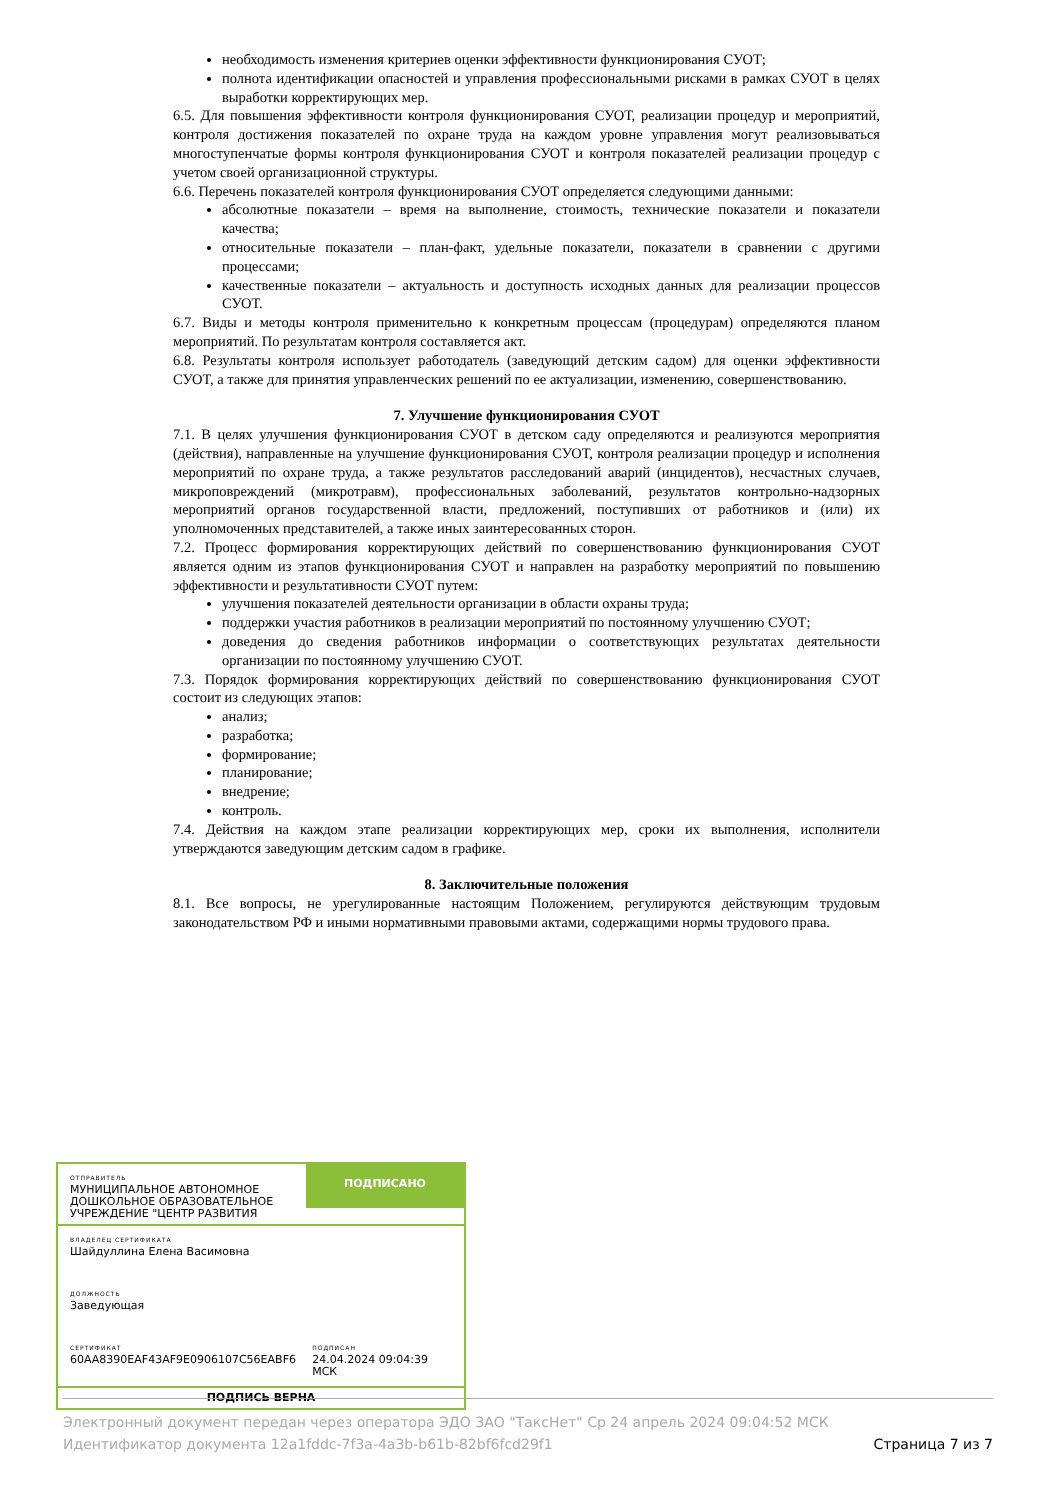необходимость изменения критериев оценки эффективности функционирования СУОТ;
полнота идентификации опасностей и управления профессиональными рисками в рамках СУОТ в целях выработки корректирующих мер.
6.5. Для повышения эффективности контроля функционирования СУОТ, реализации процедур и мероприятий, контроля достижения показателей по охране труда на каждом уровне управления могут реализовываться многоступенчатые формы контроля функционирования СУОТ и контроля показателей реализации процедур с учетом своей организационной структуры.
6.6. Перечень показателей контроля функционирования СУОТ определяется следующими данными:
абсолютные показатели – время на выполнение, стоимость, технические показатели и показатели качества;
относительные показатели – план-факт, удельные показатели, показатели в сравнении с другими процессами;
качественные показатели – актуальность и доступность исходных данных для реализации процессов СУОТ.
6.7. Виды и методы контроля применительно к конкретным процессам (процедурам) определяются планом мероприятий. По результатам контроля составляется акт.
6.8. Результаты контроля использует работодатель (заведующий детским садом) для оценки эффективности СУОТ, а также для принятия управленческих решений по ее актуализации, изменению, совершенствованию.
7. Улучшение функционирования СУОТ
7.1. В целях улучшения функционирования СУОТ в детском саду определяются и реализуются мероприятия (действия), направленные на улучшение функционирования СУОТ, контроля реализации процедур и исполнения мероприятий по охране труда, а также результатов расследований аварий (инцидентов), несчастных случаев, микроповреждений (микротравм), профессиональных заболеваний, результатов контрольно-надзорных мероприятий органов государственной власти, предложений, поступивших от работников и (или) их уполномоченных представителей, а также иных заинтересованных сторон.
7.2. Процесс формирования корректирующих действий по совершенствованию функционирования СУОТ является одним из этапов функционирования СУОТ и направлен на разработку мероприятий по повышению эффективности и результативности СУОТ путем:
улучшения показателей деятельности организации в области охраны труда;
поддержки участия работников в реализации мероприятий по постоянному улучшению СУОТ;
доведения до сведения работников информации о соответствующих результатах деятельности организации по постоянному улучшению СУОТ.
7.3. Порядок формирования корректирующих действий по совершенствованию функционирования СУОТ состоит из следующих этапов:
анализ;
разработка;
формирование;
планирование;
внедрение;
контроль.
7.4. Действия на каждом этапе реализации корректирующих мер, сроки их выполнения, исполнители утверждаются заведующим детским садом в графике.
8. Заключительные положения
8.1. Все вопросы, не урегулированные настоящим Положением, регулируются действующим трудовым законодательством РФ и иными нормативными правовыми актами, содержащими нормы трудового права.
ОТПРАВИТЕЛЬ
МУНИЦИПАЛЬНОЕ АВТОНОМНОЕ ДОШКОЛЬНОЕ ОБРАЗОВАТЕЛЬНОЕ УЧРЕЖДЕНИЕ "ЦЕНТР РАЗВИТИЯ
ПОДПИСАНО
ВЛАДЕЛЕЦ СЕРТИФИКАТА
Шайдуллина Елена Васимовна
ДОЛЖНОСТЬ
Заведующая
СЕРТИФИКАТ
60AA8390EAF43AF9E0906107C56EABF6
ПОДПИСАН
24.04.2024 09:04:39 МСК
ПОДПИСЬ ВЕРНА
Электронный документ передан через оператора ЭДО ЗАО "ТаксНет" Ср 24 апрель 2024 09:04:52 МСК
Идентификатор документа 12a1fddc-7f3a-4a3b-b61b-82bf6fcd29f1 Страница 7 из 7